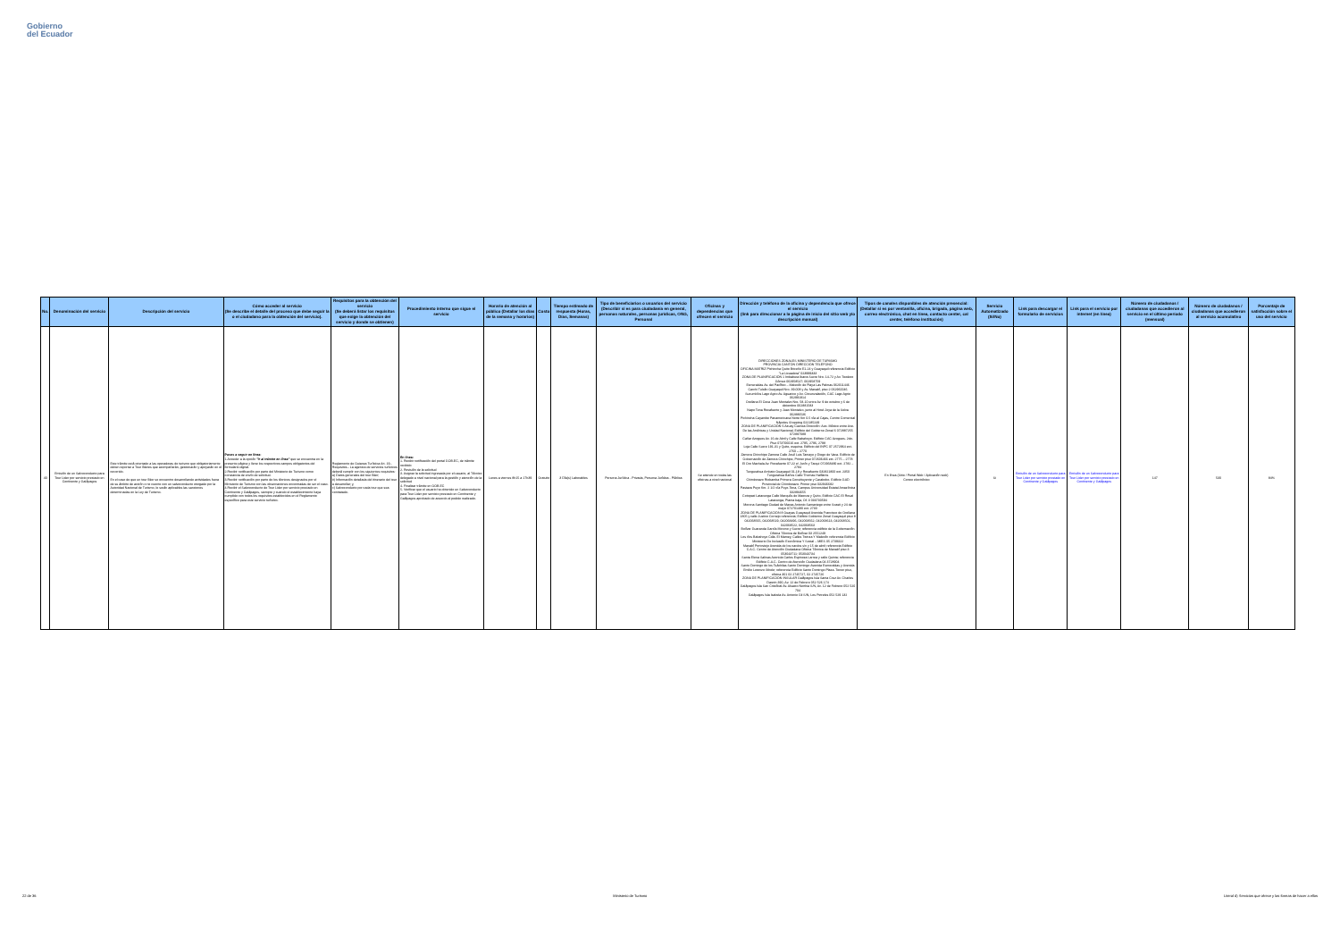Gobierno
del Ecuador
| No. | Denominación del servicio | Descripción del servicio | Cómo acceder al servicio (Se describe el detalle del proceso que debe seguir la o el ciudadano para la obtención del servicio). | Requisitos para la obtención del servicio (Se deberá listar los requisitos que exige la obtención del servicio y donde se obtienen) | Procedimiento interno que sigue el servicio | Horario de atención al público (Detallar los días de la semana y horarios) | Costo | Tiempo estimado de respuesta (Horas, Días, Semanas) | Tipo de beneficiarios o usuarios del servicio (Describir si es para ciudadanía en general, personas naturales, personas jurídicas, ONG, Personal | Oficinas y dependencias que ofrecen el servicio | Dirección y teléfono de la oficina y dependencia que ofrece el servicio (link para direccionar a la página de inicio del sitio web y/o descripción manual) | Tipos de canales disponibles de atención presencial: (Detallar si es por ventanilla, oficina, brigada, página web, correo electrónico, chat en línea, contacto center, cal center, teléfono institución) | Servicio Automatizado (Si/No) | Link para descargar el formulario de servicios | Link para el servicio por internet (en línea) | Número de ciudadanos / ciudadanas que accedieron al servicio en el último período (mensual) | Número de ciudadanos / ciudadanas que accedieron al servicio acumulativo | Porcentaje de satisfacción sobre el uso del servicio |
| --- | --- | --- | --- | --- | --- | --- | --- | --- | --- | --- | --- | --- | --- | --- | --- | --- | --- | --- |
| 40 | Emisión de un Salvoconducto para Tour Lider por servicio prestado en Continente y Galápagos | Este trámite está orientado a las operadoras de turismo que obligatoriamente deben reportar a Tour líderes que acompañarán, gestionarán y apoyarán en el recorrido. En el caso de que un tour líder se encuentre desarrollando actividades fuera de su ámbito de acción o no cuente con un salvoconducto otorgado por la Autoridad Nacional de Turismo, le serán aplicables las sanciones determinadas en la Ley de Turismo. | Pasos a seguir en línea: 1.Acceder a la opción "Ir al trámite en línea" que se encuentra en la presente página y llene los respectivos campos obligatorios del formulario digital. 2.Recibir notificación por parte del Ministerio de Turismo como constancia de envío de solicitud. 3.Recibir notificación por parte de los técnicos designados por el Ministerio de Turismo con las observaciones encontradas de ser el caso. 4.Recibir el Salvoconducto de Tour Lider por servicio prestado en Continente y Galápagos, siempre y cuando el establecimiento haya cumplido con todos los requisitos establecidos en el Reglamento específico para este servicio turístico. | Reglamento de Guianza Turística Art. 19.- Requisitos.- La agencia de servicios turísticos deberá cumplir con los siguientes requisitos: a) Datos generales del tour líder; b) Información detallada del itinerario del tour a desarrollar; y, c) Salvoconducto por cada tour que sea contratado. | En línea: 1. Recibir notificación del portal GOB.EC, de trámite recibido 2. Revisión de la solicitud 3. Asignar la solicitud ingresada por el usuario, al Técnico delegado a nivel nacional para la gestión y atención de la solicitud 4. Finalizar trámite en GOB.EC 5. Verificar que el usuario ha obtenido un Salvoconducto para Tour Lider por servicio prestado en Continente y Galápagos aprobado de acuerdo al pedido realizado. | Lunes a viernes 8h15 a 17h39 | Gratuito | 3 Día(s) Laborables | Persona Jurídica - Privada, Persona Jurídica - Pública | Se atiende en todas las oficinas a nivel nacional | DIRECCIONES ZONALES MINISTERIO DE TURISMO PROVINCIA CANTÓN DIRECCIÓN TELÉFONO OFICINA MATRIZ Pichincha Quito Briceño E1-24 y Guayaquil referencia Edificio "La Licuadora" 023999333 ZONA DE PLANIFICACIÓN 1 Imbabura Ibarra Sucre Nro. 14-72 y Av. Teodoro Gómez 062958547; 062958759 Esmeraldas Av. del Pacífico – Malecón de Playa Las Palmas 062011446 Carchi Tulcán Guayaquil Nro. 39-008 y Av. Manabí, piso 2 062960046 Sucumbíos Lago Agrio Av. Aguarico y Av. Circunvalación, CAC Lago Agrio 062991914 Orellana El Coca Juan Montalvo Nro. 58-10 entre Av. 9 de octubre y 6 de diciembre 062881583 Napo Tena Rocafuerte y Juan Montalvo, junto al Hotel Joya de la Selva 062886536 Pichincha Cayambe Panamericana Norte Km 0.5 vía al Cajas, Centro Comercial Nápoles Shopping 022185249 ZONA DE PLANIFICACIÓN 6 Azuay Cuenca Dirección: Ave. México entre Ave. De las Américas y Unidad Nacional, Edificio del Gobierno Zonal 6 072887255 072887089 Cañar Azogues Av. 16 de Abril y Calle Babahoyo. Edificio CAC Azogues. 2do. Piso 073706016 ext. 2795, 2796, 2798 Loja Calle Sucre 191-31 y Quito, esquina. Edificio del INPC 07 2572964 ext. 2760 – 2770 Zamora Chinchipe Zamora Calle José Luis Tamayo y Diego de Vaca. Edificio de Gobernación de Zamora Chinchipe, Primer piso 072606466 ext. 2775 – 2778 El Oro Machala Av. Rocafuerte 07-22 e/ Junín y Tarqui 072968480 ext. 2782 – 2784 Tungurahua Ambato Guayaquil 01-18 y Rocafuerte 032821800 ext. 2350 Tungurahua Baños Calle Thomas Halflants Chimborazo Riobamba Primera Constituyente y Carabobo. Edificio GAD Provincial de Chimborazo. Primer piso 032946682 Pastaza Puyo Km. 2 1/2 vía Puyo-Tena, Campus Universidad Estatal Amazónica 032894655 Cotopaxi Latacunga Calle Marqués de Maenza y Quito, Edificio CAC El Rosal Latacunga, Planta baja, Of. 3 033730594 Morona Santiago Ciudad de Macas Antonio Samaniego entre Soasti y 24 de mayo 072701480 ext. 2730 ZONA DE PLANIFICACIÓN 8 Guayas Guayaquil Avenida Francisco de Orellana 1805 y calle Justino Cornejo referencia; Edificio Gobierno Zonal Guayaquil piso 8 042068565, 042068519, 042068496, 042068562, 042068613, 042068501, 042068522, 042068563 Bolívar Guaranda García Moreno y Sucre; referencia edificio de la Gobernación Oficina Técnica de Bolívar 03 2551249 Los ríos Babahoyo Cdla. El Mamey, Calles Twinza Y Malecón referencia Edificio Ministerio De Inclusión Económica Y Social – MIES 05 2739322 Manabí Portoviejo Avenida de los nardos s/n y 15 de abril; referencia Edificio C.A.C. Centro de Atención Ciudadana Oficina Técnica de Manabí piso 3 053043711; 053043734 Santa Elena Salinas Avenida Carlos Espinoza Larrea y calle Quinta; referencia Edificio C.A.C. Centro de Atención Ciudadana 04 3728904 Santo Domingo de los Tsáchilas Santo Domingo Avenida Esmeraldas y Avenida Emilio Lorenzo Sthele; referencia Edificio Santo Domingo Plaza. Tercer piso, oficina 301 02 2745727, 02 2745726 ZONA DE PLANIFICACIÓN INSULAR Galápagos Isla Santa Cruz Av. Charles Darwin 390, Av. 12 de Febrero 052 526 174 Galápagos Isla San Cristóbal Av. Alsacio Northia S/N, Av. 12 de Febrero 052 520 704 Galápagos Isla Isabela Av. Antonio Gil S/N, Los Petreles 052 529 132 | En línea (Sitio / Portal Web / Aplicación web) Correo electrónico | Si | Emisión de un Salvoconducto para Tour Lider por servicio prestado en Continente y Galápagos | Emisión de un Salvoconducto para Tour Lider por servicio prestado en Continente y Galápagos | 147 | 530 | 84% |
22 de 36 Ministerio de Turismo Literal d) Servicios que ofrece y las formas de hacer a ellos